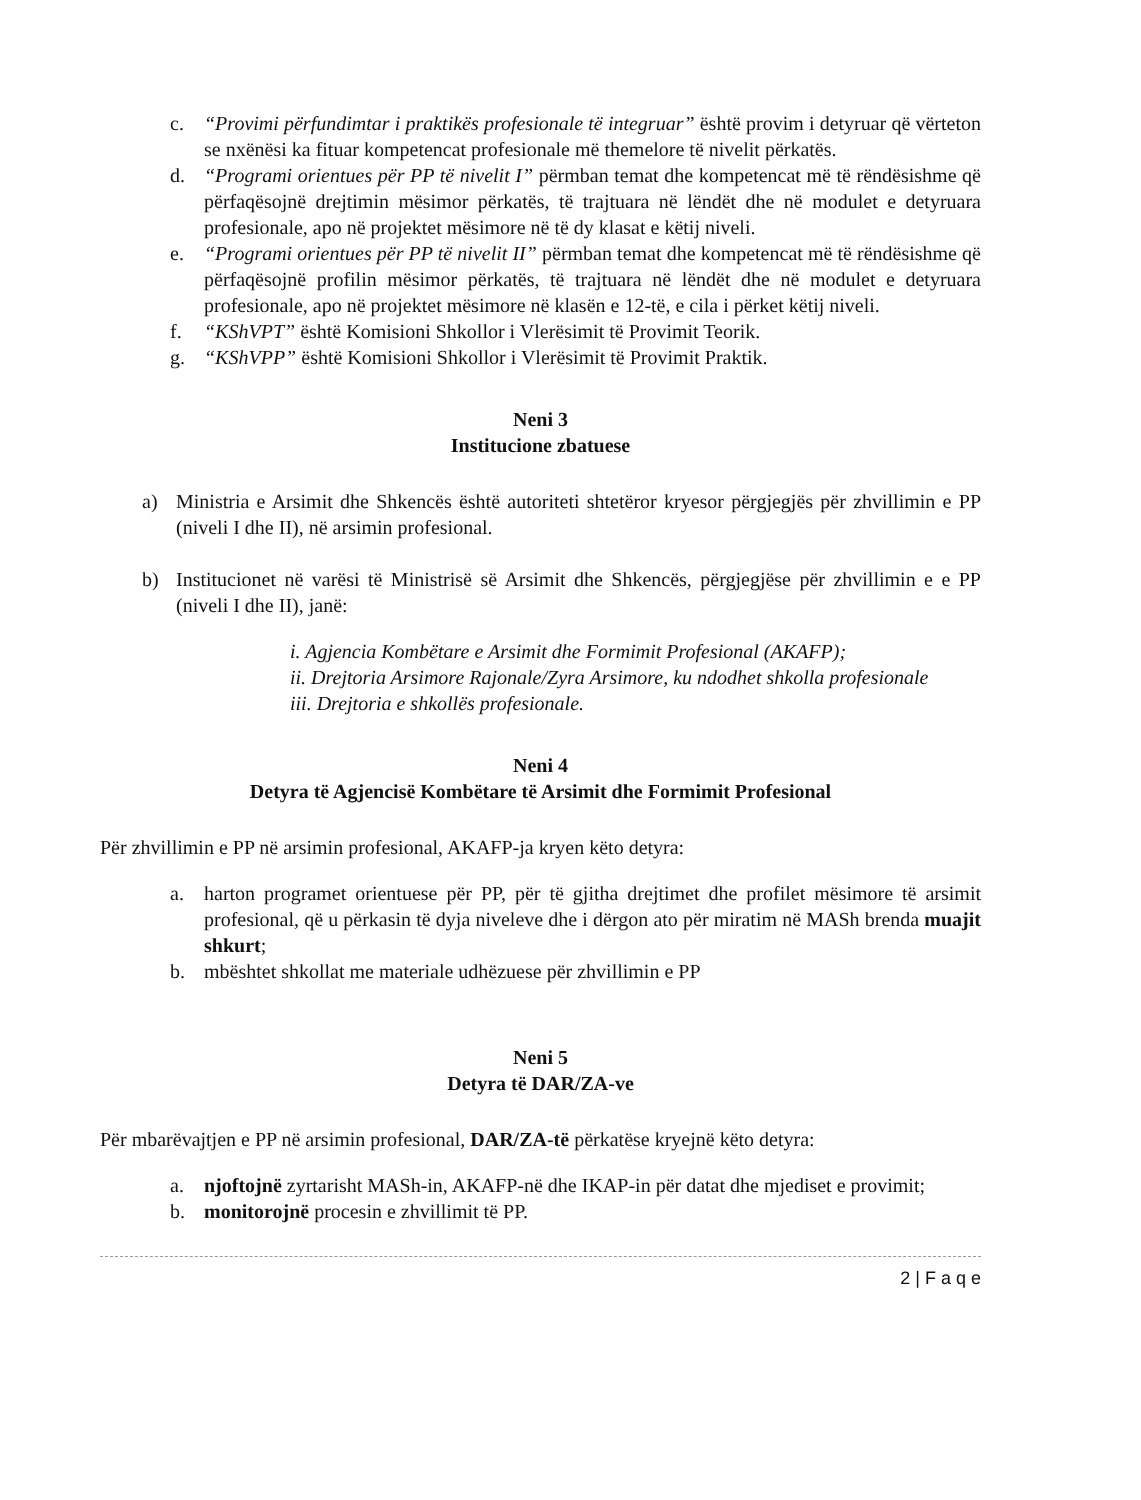c. “Provimi përfundimtar i praktikës profesionale të integruar” është provim i detyruar që vërteton se nxënësi ka fituar kompetencat profesionale më themelore të nivelit përkatës.
d. “Programi orientues për PP të nivelit I” përmban temat dhe kompetencat më të rëndësishme që përfaqësojnë drejtimin mësimor përkatës, të trajtuara në lëndët dhe në modulet e detyruara profesionale, apo në projektet mësimore në të dy klasat e këtij niveli.
e. “Programi orientues për PP të nivelit II” përmban temat dhe kompetencat më të rëndësishme që përfaqësojnë profilin mësimor përkatës, të trajtuara në lëndët dhe në modulet e detyruara profesionale, apo në projektet mësimore në klasën e 12-të, e cila i përket këtij niveli.
f. “KShVPT” është Komisioni Shkollor i Vlerësimit të Provimit Teorik.
g. “KShVPP” është Komisioni Shkollor i Vlerësimit të Provimit Praktik.
Neni 3
Institucione zbatuese
a) Ministria e Arsimit dhe Shkencës është autoriteti shtetëror kryesor përgjegjës për zhvillimin e PP (niveli I dhe II), në arsimin profesional.
b) Institucionet në varësi të Ministrisë së Arsimit dhe Shkencës, përgjegjëse për zhvillimin e e PP (niveli I dhe II), janë:
i. Agjencia Kombëtare e Arsimit dhe Formimit Profesional (AKAFP);
ii. Drejtoria Arsimore Rajonale/Zyra Arsimore, ku ndodhet shkolla profesionale
iii. Drejtoria e shkollës profesionale.
Neni 4
Detyra të Agjencisë Kombëtare të Arsimit dhe Formimit Profesional
Për zhvillimin e PP në arsimin profesional, AKAFP-ja kryen këto detyra:
a. harton programet orientuese për PP, për të gjitha drejtimet dhe profilet mësimore të arsimit profesional, që u përkasin të dyja niveleve dhe i dërgon ato për miratim në MASh brenda muajit shkurt;
b. mbështet shkollat me materiale udhëzuese për zhvillimin e PP
Neni 5
Detyra të DAR/ZA-ve
Për mbarëvajtjen e PP në arsimin profesional, DAR/ZA-të përkatëse kryejnë këto detyra:
a. njoftojnë zyrtarisht MASh-in, AKAFP-në dhe IKAP-in për datat dhe mjediset e provimit;
b. monitorojnë procesin e zhvillimit të PP.
2 | F a q e